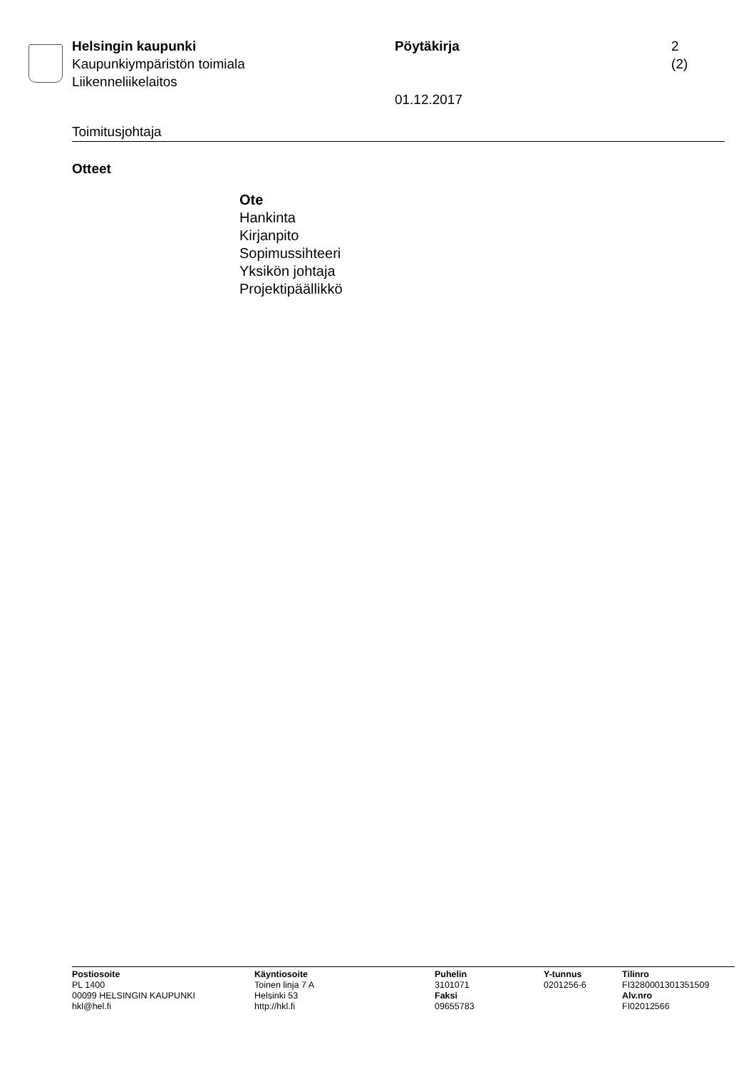Helsingin kaupunki
Kaupunkiympäristön toimiala
Liikenneliikelaitos
Pöytäkirja
01.12.2017
2 (2)
Toimitusjohtaja
Otteet
Ote
Hankinta
Kirjanpito
Sopimussihteeri
Yksikön johtaja
Projektipäällikkö
Postiosoite
PL 1400
00099 HELSINGIN KAUPUNKI
hkl@hel.fi
Käyntiosoite
Toinen linja 7 A
Helsinki 53
http://hkl.fi
Puhelin
3101071
Faksi
09655783
Y-tunnus
0201256-6
Tilinro
FI3280001301351509
Alv.nro
FI02012566